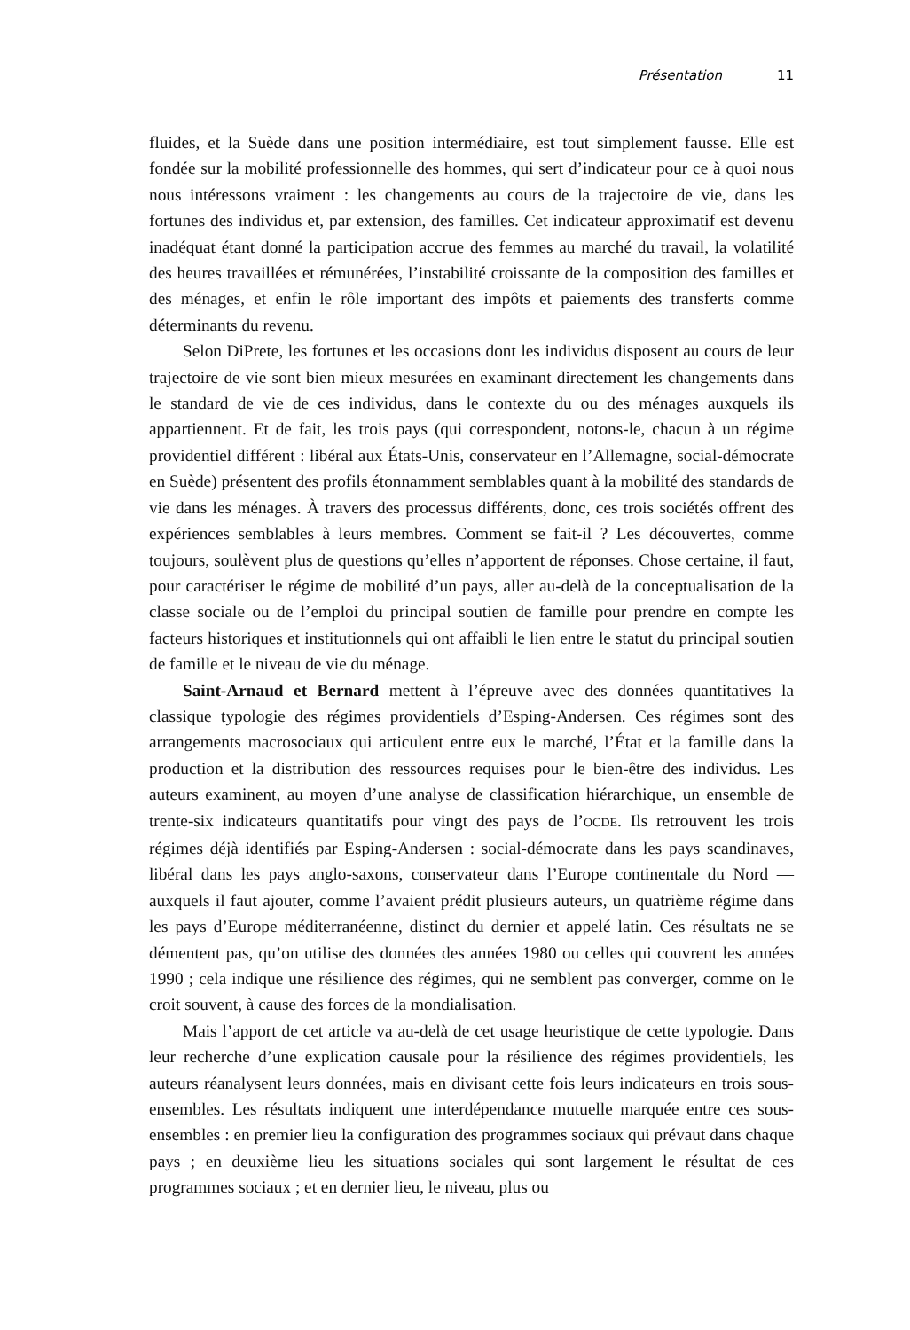Présentation 11
fluides, et la Suède dans une position intermédiaire, est tout simplement fausse. Elle est fondée sur la mobilité professionnelle des hommes, qui sert d’indicateur pour ce à quoi nous nous intéressons vraiment : les changements au cours de la trajectoire de vie, dans les fortunes des individus et, par extension, des familles. Cet indicateur approximatif est devenu inadéquat étant donné la participation accrue des femmes au marché du travail, la volatilité des heures travaillées et rémunérées, l’instabilité croissante de la composition des familles et des ménages, et enfin le rôle important des impôts et paiements des transferts comme déterminants du revenu.
Selon DiPrete, les fortunes et les occasions dont les individus disposent au cours de leur trajectoire de vie sont bien mieux mesurées en examinant directement les changements dans le standard de vie de ces individus, dans le contexte du ou des ménages auxquels ils appartiennent. Et de fait, les trois pays (qui correspondent, notons-le, chacun à un régime providentiel différent : libéral aux États-Unis, conservateur en l’Allemagne, social-démocrate en Suède) présentent des profils étonnamment semblables quant à la mobilité des standards de vie dans les ménages. À travers des processus différents, donc, ces trois sociétés offrent des expériences semblables à leurs membres. Comment se fait-il ? Les découvertes, comme toujours, soulèvent plus de questions qu’elles n’apportent de réponses. Chose certaine, il faut, pour caractériser le régime de mobilité d’un pays, aller au-delà de la conceptualisation de la classe sociale ou de l’emploi du principal soutien de famille pour prendre en compte les facteurs historiques et institutionnels qui ont affaibli le lien entre le statut du principal soutien de famille et le niveau de vie du ménage.
Saint-Arnaud et Bernard mettent à l’épreuve avec des données quantitatives la classique typologie des régimes providentiels d’Esping-Andersen. Ces régimes sont des arrangements macrosociaux qui articulent entre eux le marché, l’État et la famille dans la production et la distribution des ressources requises pour le bien-être des individus. Les auteurs examinent, au moyen d’une analyse de classification hiérarchique, un ensemble de trente-six indicateurs quantitatifs pour vingt des pays de l’OCDE. Ils retrouvent les trois régimes déjà identifiés par Esping-Andersen : social-démocrate dans les pays scandinaves, libéral dans les pays anglo-saxons, conservateur dans l’Europe continentale du Nord — auxquels il faut ajouter, comme l’avaient prédit plusieurs auteurs, un quatrième régime dans les pays d’Europe méditerranéenne, distinct du dernier et appelé latin. Ces résultats ne se démentent pas, qu’on utilise des données des années 1980 ou celles qui couvrent les années 1990 ; cela indique une résilience des régimes, qui ne semblent pas converger, comme on le croit souvent, à cause des forces de la mondialisation.
Mais l’apport de cet article va au-delà de cet usage heuristique de cette typologie. Dans leur recherche d’une explication causale pour la résilience des régimes providentiels, les auteurs réanalysent leurs données, mais en divisant cette fois leurs indicateurs en trois sous-ensembles. Les résultats indiquent une interdépendance mutuelle marquée entre ces sous-ensembles : en premier lieu la configuration des programmes sociaux qui prévaut dans chaque pays ; en deuxième lieu les situations sociales qui sont largement le résultat de ces programmes sociaux ; et en dernier lieu, le niveau, plus ou